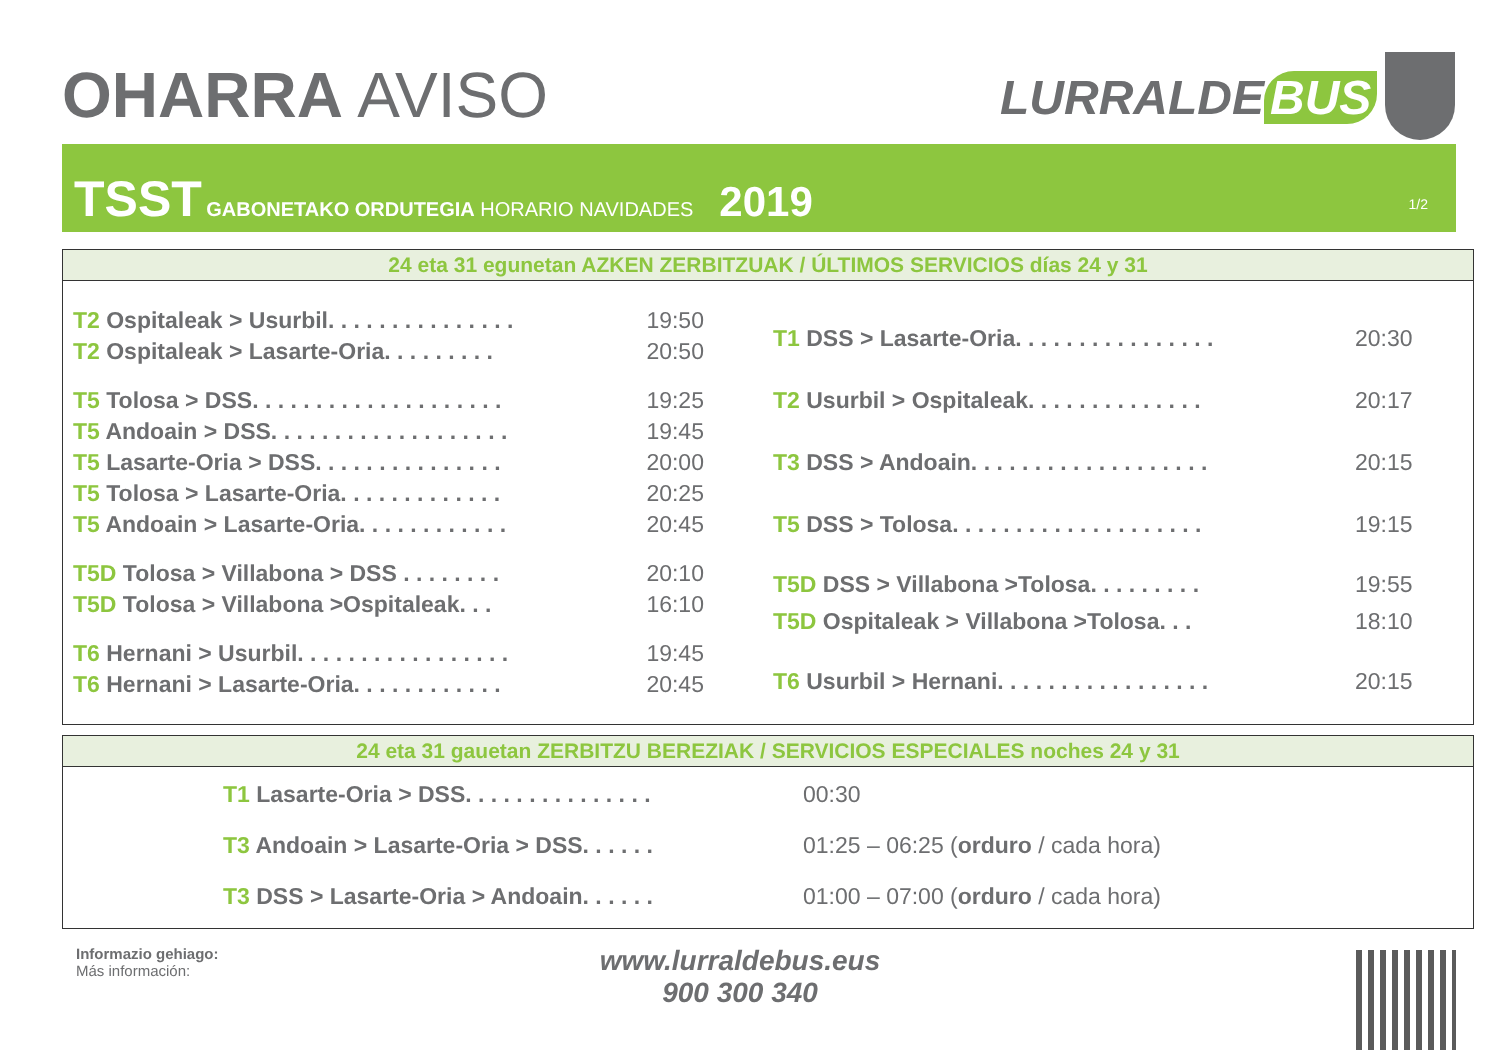OHARRA AVISO LURRALDE BUS
TSST GABONETAKO ORDUTEGIA HORARIO NAVIDADES 2019
1/2
24 eta 31 egunetan AZKEN ZERBITZUAK / ÚLTIMOS SERVICIOS días 24 y 31
| T2 Ospitaleak > Usurbil. . . . . . . . . . . . . . . | 19:50 |
| T2 Ospitaleak > Lasarte-Oria. . . . . . . . . | 20:50 |
| T5 Tolosa > DSS. . . . . . . . . . . . . . . . . . . . | 19:25 |
| T5 Andoain > DSS. . . . . . . . . . . . . . . . . . . | 19:45 |
| T5 Lasarte-Oria > DSS. . . . . . . . . . . . . . . | 20:00 |
| T5 Tolosa > Lasarte-Oria. . . . . . . . . . . . . | 20:25 |
| T5 Andoain > Lasarte-Oria. . . . . . . . . . . . | 20:45 |
| T5D Tolosa > Villabona > DSS . . . . . . . . | 20:10 |
| T5D Tolosa > Villabona >Ospitaleak. . . | 16:10 |
| T6 Hernani > Usurbil. . . . . . . . . . . . . . . . . | 19:45 |
| T6 Hernani > Lasarte-Oria. . . . . . . . . . . . | 20:45 |
| T1 DSS > Lasarte-Oria. . . . . . . . . . . . . . . . | 20:30 |
| T2 Usurbil > Ospitaleak. . . . . . . . . . . . . . | 20:17 |
| T3 DSS > Andoain. . . . . . . . . . . . . . . . . . . | 20:15 |
| T5 DSS > Tolosa. . . . . . . . . . . . . . . . . . . . | 19:15 |
| T5D DSS > Villabona >Tolosa. . . . . . . . . | 19:55 |
| T5D Ospitaleak > Villabona >Tolosa. . . | 18:10 |
| T6 Usurbil > Hernani. . . . . . . . . . . . . . . . . | 20:15 |
24 eta 31 gauetan ZERBITZU BEREZIAK / SERVICIOS ESPECIALES noches 24 y 31
| T1 Lasarte-Oria > DSS. . . . . . . . . . . . . . . | 00:30 |
| T3 Andoain > Lasarte-Oria > DSS. . . . . . | 01:25 – 06:25 ( orduro / cada hora) |
| T3 DSS > Lasarte-Oria > Andoain. . . . . . | 01:00 – 07:00 ( orduro / cada hora) |
Informazio gehiago:
Más información:
www.lurraldebus.eus
900 300 340